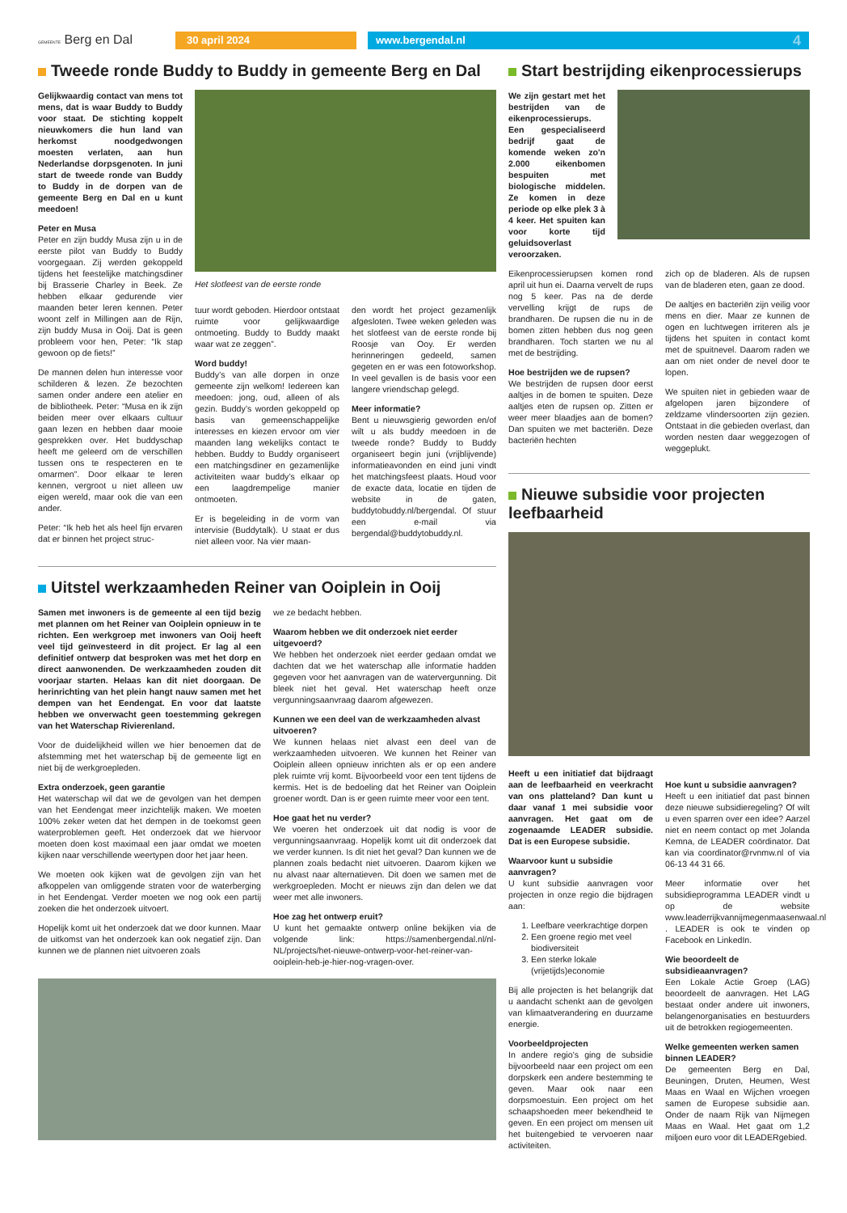GEMEENTE Berg en Dal
30 april 2024 www.bergendal.nl 4
Tweede ronde Buddy to Buddy in gemeente Berg en Dal
Gelijkwaardig contact van mens tot mens, dat is waar Buddy to Buddy voor staat. De stichting koppelt nieuwkomers die hun land van herkomst noodgedwongen moesten verlaten, aan hun Nederlandse dorpsgenoten. In juni start de tweede ronde van Buddy to Buddy in de dorpen van de gemeente Berg en Dal en u kunt meedoen!
Peter en Musa
Peter en zijn buddy Musa zijn u in de eerste pilot van Buddy to Buddy voorgegaan. Zij werden gekoppeld tijdens het feestelijke matchingsdiner bij Brasserie Charley in Beek. Ze hebben elkaar gedurende vier maanden beter leren kennen. Peter woont zelf in Millingen aan de Rijn, zijn buddy Musa in Ooij. Dat is geen probleem voor hen, Peter: “Ik stap gewoon op de fiets!”
De mannen delen hun interesse voor schilderen & lezen. Ze bezochten samen onder andere een atelier en de bibliotheek. Peter: “Musa en ik zijn beiden meer over elkaars cultuur gaan lezen en hebben daar mooie gesprekken over. Het buddyschap heeft me geleerd om de verschillen tussen ons te respecteren en te omarmen”. Door elkaar te leren kennen, vergroot u niet alleen uw eigen wereld, maar ook die van een ander.
Peter: “Ik heb het als heel fijn ervaren dat er binnen het project struc-
Het slotfeest van de eerste ronde
tuur wordt geboden. Hierdoor ontstaat ruimte voor gelijkwaardige ontmoeting. Buddy to Buddy maakt waar wat ze zeggen”.
Word buddy!
Buddy’s van alle dorpen in onze gemeente zijn welkom! Iedereen kan meedoen: jong, oud, alleen of als gezin. Buddy’s worden gekoppeld op basis van gemeenschappelijke interesses en kiezen ervoor om vier maanden lang wekelijks contact te hebben. Buddy to Buddy organiseert een matchingsdiner en gezamenlijke activiteiten waar buddy’s elkaar op een laagdrempelige manier ontmoeten.
Er is begeleiding in de vorm van intervisie (Buddytalk). U staat er dus niet alleen voor. Na vier maan-
den wordt het project gezamenlijk afgesloten. Twee weken geleden was het slotfeest van de eerste ronde bij Roosje van Ooy. Er werden herinneringen gedeeld, samen gegeten en er was een fotoworkshop. In veel gevallen is de basis voor een langere vriendschap gelegd.
Meer informatie?
Bent u nieuwsgierig geworden en/of wilt u als buddy meedoen in de tweede ronde? Buddy to Buddy organiseert begin juni (vrijblijvende) informatieavonden en eind juni vindt het matchingsfeest plaats. Houd voor de exacte data, locatie en tijden de website in de gaten, buddytobuddy.nl/bergendal. Of stuur een e-mail via bergendal@buddytobuddy.nl.
Uitstel werkzaamheden Reiner van Ooiplein in Ooij
Samen met inwoners is de gemeente al een tijd bezig met plannen om het Reiner van Ooiplein opnieuw in te richten. Een werkgroep met inwoners van Ooij heeft veel tijd geïnvesteerd in dit project. Er lag al een definitief ontwerp dat besproken was met het dorp en direct aanwonenden. De werkzaamheden zouden dit voorjaar starten. Helaas kan dit niet doorgaan. De herinrichting van het plein hangt nauw samen met het dempen van het Eendengat. En voor dat laatste hebben we onverwacht geen toestemming gekregen van het Waterschap Rivierenland.
Voor de duidelijkheid willen we hier benoemen dat de afstemming met het waterschap bij de gemeente ligt en niet bij de werkgroepleden.
Extra onderzoek, geen garantie
Het waterschap wil dat we de gevolgen van het dempen van het Eendengat meer inzichtelijk maken. We moeten 100% zeker weten dat het dempen in de toekomst geen waterproblemen geeft. Het onderzoek dat we hiervoor moeten doen kost maximaal een jaar omdat we moeten kijken naar verschillende weertypen door het jaar heen.
We moeten ook kijken wat de gevolgen zijn van het afkoppelen van omliggende straten voor de waterberging in het Eendengat. Verder moeten we nog ook een partij zoeken die het onderzoek uitvoert.
Hopelijk komt uit het onderzoek dat we door kunnen. Maar de uitkomst van het onderzoek kan ook negatief zijn. Dan kunnen we de plannen niet uitvoeren zoals
we ze bedacht hebben.
Waarom hebben we dit onderzoek niet eerder uitgevoerd?
We hebben het onderzoek niet eerder gedaan omdat we dachten dat we het waterschap alle informatie hadden gegeven voor het aanvragen van de watervergunning. Dit bleek niet het geval. Het waterschap heeft onze vergunningsaanvraag daarom afgewezen.
Kunnen we een deel van de werkzaamheden alvast uitvoeren?
We kunnen helaas niet alvast een deel van de werkzaamheden uitvoeren. We kunnen het Reiner van Ooiplein alleen opnieuw inrichten als er op een andere plek ruimte vrij komt. Bijvoorbeeld voor een tent tijdens de kermis. Het is de bedoeling dat het Reiner van Ooiplein groener wordt. Dan is er geen ruimte meer voor een tent.
Hoe gaat het nu verder?
We voeren het onderzoek uit dat nodig is voor de vergunningsaanvraag. Hopelijk komt uit dit onderzoek dat we verder kunnen. Is dit niet het geval? Dan kunnen we de plannen zoals bedacht niet uitvoeren. Daarom kijken we nu alvast naar alternatieven. Dit doen we samen met de werkgroepleden. Mocht er nieuws zijn dan delen we dat weer met alle inwoners.
Hoe zag het ontwerp eruit?
U kunt het gemaakte ontwerp online bekijken via de volgende link: https://samenbergendal.nl/nl-NL/projects/het-nieuwe-ontwerp-voor-het-reiner-van-ooiplein-heb-je-hier-nog-vragen-over.
Start bestrijding eikenprocessierups
We zijn gestart met het bestrijden van de eikenprocessierups. Een gespecialiseerd bedrijf gaat de komende weken zo'n 2.000 eikenbomen bespuiten met biologische middelen. Ze komen in deze periode op elke plek 3 à 4 keer. Het spuiten kan voor korte tijd geluidsoverlast veroorzaken.
Eikenprocessierupsen komen rond april uit hun ei. Daarna vervelt de rups nog 5 keer. Pas na de derde vervelling krijgt de rups de brandharen. De rupsen die nu in de bomen zitten hebben dus nog geen brandharen. Toch starten we nu al met de bestrijding.
Hoe bestrijden we de rupsen?
We bestrijden de rupsen door eerst aaltjes in de bomen te spuiten. Deze aaltjes eten de rupsen op. Zitten er weer meer blaadjes aan de bomen? Dan spuiten we met bacteriën. Deze bacteriën hechten
zich op de bladeren. Als de rupsen van de bladeren eten, gaan ze dood.
De aaltjes en bacteriën zijn veilig voor mens en dier. Maar ze kunnen de ogen en luchtwegen irriteren als je tijdens het spuiten in contact komt met de spuitnevel. Daarom raden we aan om niet onder de nevel door te lopen.
We spuiten niet in gebieden waar de afgelopen jaren bijzondere of zeldzame vlindersoorten zijn gezien. Ontstaat in die gebieden overlast, dan worden nesten daar weggezogen of weggeplukt.
Nieuwe subsidie voor projecten leefbaarheid
Heeft u een initiatief dat bijdraagt aan de leefbaarheid en veerkracht van ons platteland? Dan kunt u daar vanaf 1 mei subsidie voor aanvragen. Het gaat om de zogenaamde LEADER subsidie. Dat is een Europese subsidie.
Waarvoor kunt u subsidie aanvragen?
U kunt subsidie aanvragen voor projecten in onze regio die bijdragen aan:
1. Leefbare veerkrachtige dorpen
2. Een groene regio met veel biodiversiteit
3. Een sterke lokale (vrijetijds)economie
Bij alle projecten is het belangrijk dat u aandacht schenkt aan de gevolgen van klimaatverandering en duurzame energie.
Voorbeeldprojecten
In andere regio’s ging de subsidie bijvoorbeeld naar een project om een dorpskerk een andere bestemming te geven. Maar ook naar een dorpsmoestuin. Een project om het schaapshoeden meer bekendheid te geven. En een project om mensen uit het buitengebied te vervoeren naar activiteiten.
Hoe kunt u subsidie aanvragen?
Heeft u een initiatief dat past binnen deze nieuwe subsidieregeling? Of wilt u even sparren over een idee? Aarzel niet en neem contact op met Jolanda Kemna, de LEADER coördinator. Dat kan via coordinator@rvnmw.nl of via 06-13 44 31 66.
Meer informatie over het subsidieprogramma LEADER vindt u op de website www.leaderrijkvannijmegenmaasenwaal.nl . LEADER is ook te vinden op Facebook en LinkedIn.
Wie beoordeelt de subsidieaanvragen?
Een Lokale Actie Groep (LAG) beoordeelt de aanvragen. Het LAG bestaat onder andere uit inwoners, belangenorganisaties en bestuurders uit de betrokken regiogemeenten.
Welke gemeenten werken samen binnen LEADER?
De gemeenten Berg en Dal, Beuningen, Druten, Heumen, West Maas en Waal en Wijchen vroegen samen de Europese subsidie aan. Onder de naam Rijk van Nijmegen Maas en Waal. Het gaat om 1,2 miljoen euro voor dit LEADERgebied.